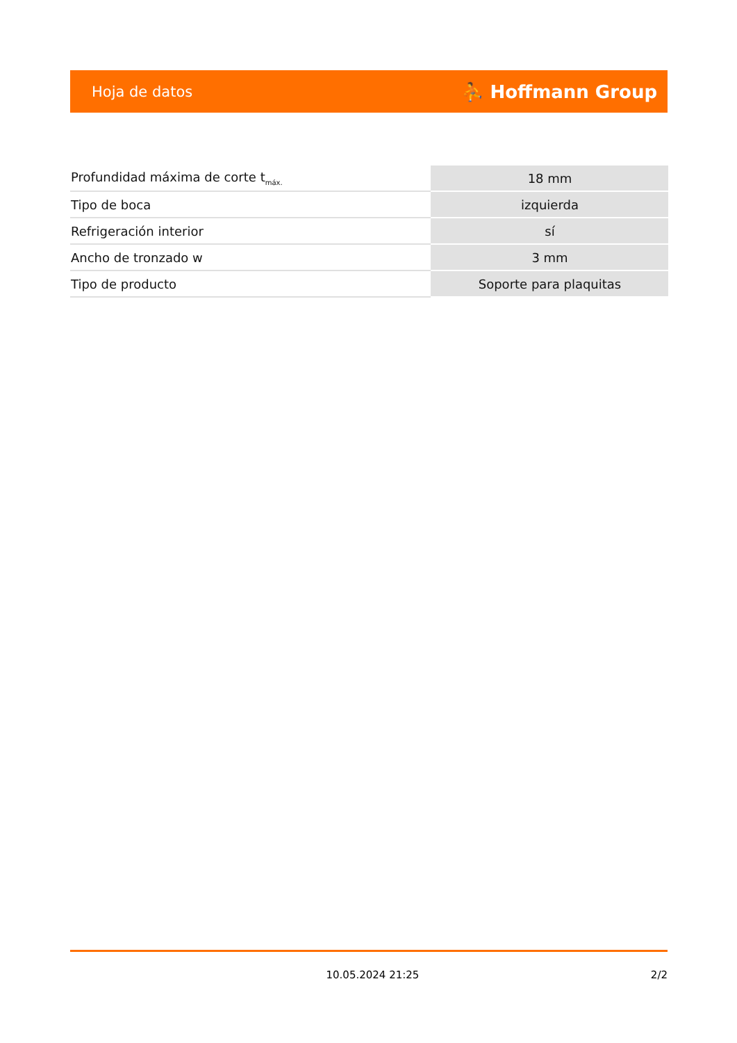Hoja de datos ⛹ Hoffmann Group
| Profundidad máxima de corte t<sub>máx.</sub> | 18 mm |
| Tipo de boca | izquierda |
| Refrigeración interior | sí |
| Ancho de tronzado w | 3 mm |
| Tipo de producto | Soporte para plaquitas |
10.05.2024 21:25 2/2